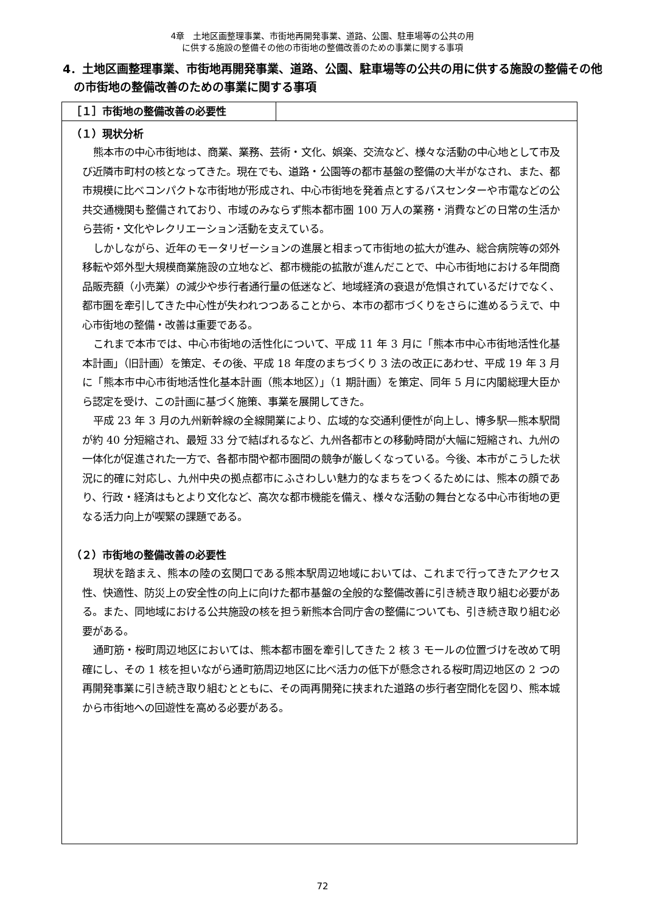4章　土地区画整理事業、市街地再開発事業、道路、公園、駐車場等の公共の用
に供する施設の整備その他の市街地の整備改善のための事業に関する事項
4．土地区画整理事業、市街地再開発事業、道路、公園、駐車場等の公共の用に供する施設の整備その他の市街地の整備改善のための事業に関する事項
［１］市街地の整備改善の必要性
（１）現状分析
熊本市の中心市街地は、商業、業務、芸術・文化、娯楽、交流など、様々な活動の中心地として市及び近隣市町村の核となってきた。現在でも、道路・公園等の都市基盤の整備の大半がなされ、また、都市規模に比べコンパクトな市街地が形成され、中心市街地を発着点とするバスセンターや市電などの公共交通機関も整備されており、市域のみならず熊本都市圏 100 万人の業務・消費などの日常の生活から芸術・文化やレクリエーション活動を支えている。
しかしながら、近年のモータリゼーションの進展と相まって市街地の拡大が進み、総合病院等の郊外移転や郊外型大規模商業施設の立地など、都市機能の拡散が進んだことで、中心市街地における年間商品販売額（小売業）の減少や歩行者通行量の低迷など、地域経済の衰退が危惧されているだけでなく、都市圏を牽引してきた中心性が失われつつあることから、本市の都市づくりをさらに進めるうえで、中心市街地の整備・改善は重要である。
これまで本市では、中心市街地の活性化について、平成 11 年 3 月に「熊本市中心市街地活性化基本計画」（旧計画）を策定、その後、平成 18 年度のまちづくり 3 法の改正にあわせ、平成 19 年 3 月に「熊本市中心市街地活性化基本計画（熊本地区）」（1 期計画）を策定、同年 5 月に内閣総理大臣から認定を受け、この計画に基づく施策、事業を展開してきた。
平成 23 年 3 月の九州新幹線の全線開業により、広域的な交通利便性が向上し、博多駅―熊本駅間が約 40 分短縮され、最短 33 分で結ばれるなど、九州各都市との移動時間が大幅に短縮され、九州の一体化が促進された一方で、各都市間や都市圏間の競争が厳しくなっている。今後、本市がこうした状況に的確に対応し、九州中央の拠点都市にふさわしい魅力的なまちをつくるためには、熊本の顔であり、行政・経済はもとより文化など、高次な都市機能を備え、様々な活動の舞台となる中心市街地の更なる活力向上が喫緊の課題である。
（２）市街地の整備改善の必要性
現状を踏まえ、熊本の陸の玄関口である熊本駅周辺地域においては、これまで行ってきたアクセス性、快適性、防災上の安全性の向上に向けた都市基盤の全般的な整備改善に引き続き取り組む必要がある。また、同地域における公共施設の核を担う新熊本合同庁舎の整備についても、引き続き取り組む必要がある。
通町筋・桜町周辺地区においては、熊本都市圏を牽引してきた 2 核 3 モールの位置づけを改めて明確にし、その 1 核を担いながら通町筋周辺地区に比べ活力の低下が懸念される桜町周辺地区の 2 つの再開発事業に引き続き取り組むとともに、その両再開発に挟まれた道路の歩行者空間化を図り、熊本城から市街地への回遊性を高める必要がある。
72